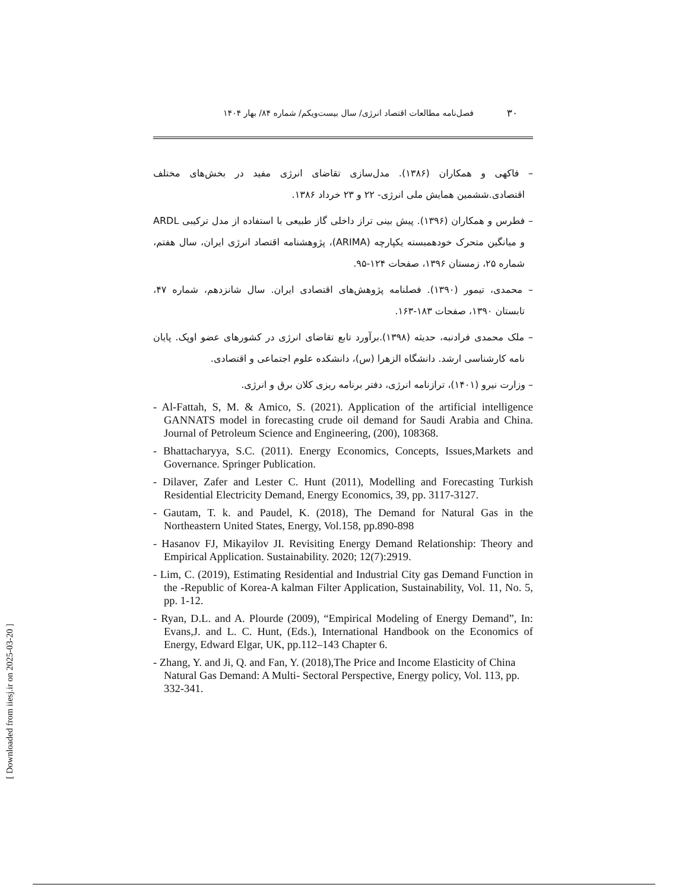[ Downloaded from iiesj.ir on 2025-03-20 ]
۳۰
فصل‌نامه مطالعات اقتصاد انرژی/ سال بیست‌ویکم/ شماره ۸۴/ بهار ۱۴۰۴
– فاکهی و همکاران (۱۳۸۶). مدل‌سازی تقاضای انرژی مفید در بخش‌های مختلف اقتصادی.ششمین همایش ملی انرژی- ۲۲ و ۲۳ خرداد ۱۳۸۶.
– فطرس و همکاران (۱۳۹۶). پیش بینی تراز داخلی گاز طبیعی با استفاده از مدل ترکیبی ARDL و میانگین متحرک خودهمبسته یکپارچه (ARIMA)، پژوهشنامه اقتصاد انرژی ایران، سال هفتم، شماره ۲۵، زمستان ۱۳۹۶، صفحات ۱۲۴-۹۵.
– محمدی، تیمور (۱۳۹۰). فصلنامه پژوهش‌های اقتصادی ایران. سال شانزدهم، شماره ۴۷، تابستان ۱۳۹۰، صفحات ۱۸۳-۱۶۳.
– ملک محمدی فرادنبه، حدیثه (۱۳۹۸).برآورد تابع تقاضای انرژی در کشورهای عضو اوپک. پایان نامه کارشناسی ارشد. دانشگاه الزهرا (س)، دانشکده علوم اجتماعی و اقتصادی.
– وزارت نیرو (۱۴۰۱)، ترازنامه انرژی، دفتر برنامه ریزی کلان برق و انرژی.
- Al-Fattah, S, M. & Amico, S. (2021). Application of the artificial intelligence GANNATS model in forecasting crude oil demand for Saudi Arabia and China. Journal of Petroleum Science and Engineering, (200), 108368.
- Bhattacharyya, S.C. (2011). Energy Economics, Concepts, Issues,Markets and Governance. Springer Publication.
- Dilaver, Zafer and Lester C. Hunt (2011), Modelling and Forecasting Turkish Residential Electricity Demand, Energy Economics, 39, pp. 3117-3127.
- Gautam, T. k. and Paudel, K. (2018), The Demand for Natural Gas in the Northeastern United States, Energy, Vol.158, pp.890-898
- Hasanov FJ, Mikayilov JI. Revisiting Energy Demand Relationship: Theory and Empirical Application. Sustainability. 2020; 12(7):2919.
- Lim, C. (2019), Estimating Residential and Industrial City gas Demand Function in the -Republic of Korea-A kalman Filter Application, Sustainability, Vol. 11, No. 5, pp. 1-12.
- Ryan, D.L. and A. Plourde (2009), “Empirical Modeling of Energy Demand”, In: Evans,J. and L. C. Hunt, (Eds.), International Handbook on the Economics of Energy, Edward Elgar, UK, pp.112–143 Chapter 6.
- Zhang, Y. and Ji, Q. and Fan, Y. (2018),The Price and Income Elasticity of China Natural Gas Demand: A Multi- Sectoral Perspective, Energy policy, Vol. 113, pp. 332-341.